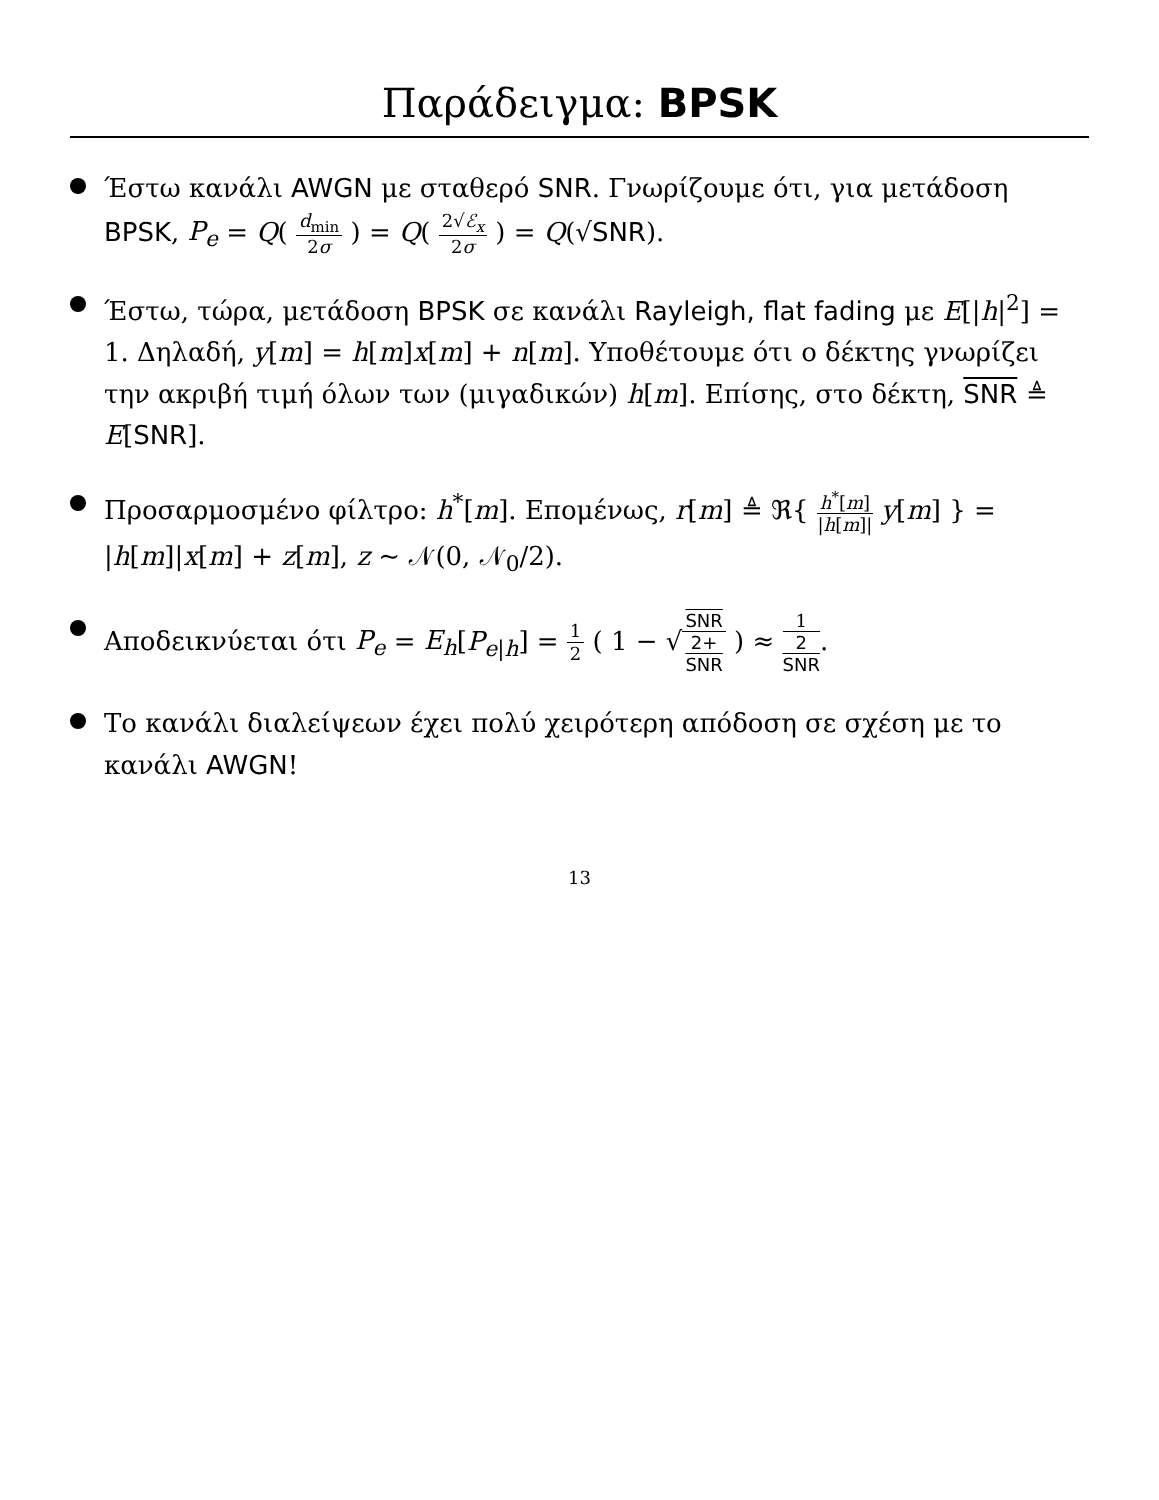Παράδειγμα: BPSK
Έστω κανάλι AWGN με σταθερό SNR. Γνωρίζουμε ότι, για μετάδοση BPSK, P<sub>e</sub> = Q( d<sub>min</sub> 2σ ) = Q( 2√ℰ<sub>x</sub> 2σ ) = Q(√SNR).
Έστω, τώρα, μετάδοση BPSK σε κανάλι Rayleigh, flat fading με E[|h|<sup>2</sup>] = 1. Δηλαδή, y[m] = h[m]x[m] + n[m]. Υποθέτουμε ότι ο δέκτης γνωρίζει την ακριβή τιμή όλων των (μιγαδικών) h[m]. Επίσης, στο δέκτη, SNR ≜ E[SNR].
Προσαρμοσμένο φίλτρο: h<sup>*</sup>[m]. Επομένως, r[m] ≜ ℜ{ h<sup>*</sup>[m] |h[m]| y[m] } = |h[m]|x[m] + z[m], z ∼ 𝒩(0, 𝒩<sub>0</sub>/2).
Αποδεικνύεται ότι P<sub>e</sub> = E<sub>h</sub>[P<sub>e|h</sub>] = 1 2 ( 1 − √SNR 2+
SNR ) ≈ 1 2
SNR.
Το κανάλι διαλείψεων έχει πολύ χειρότερη απόδοση σε σχέση με το κανάλι AWGN!
13